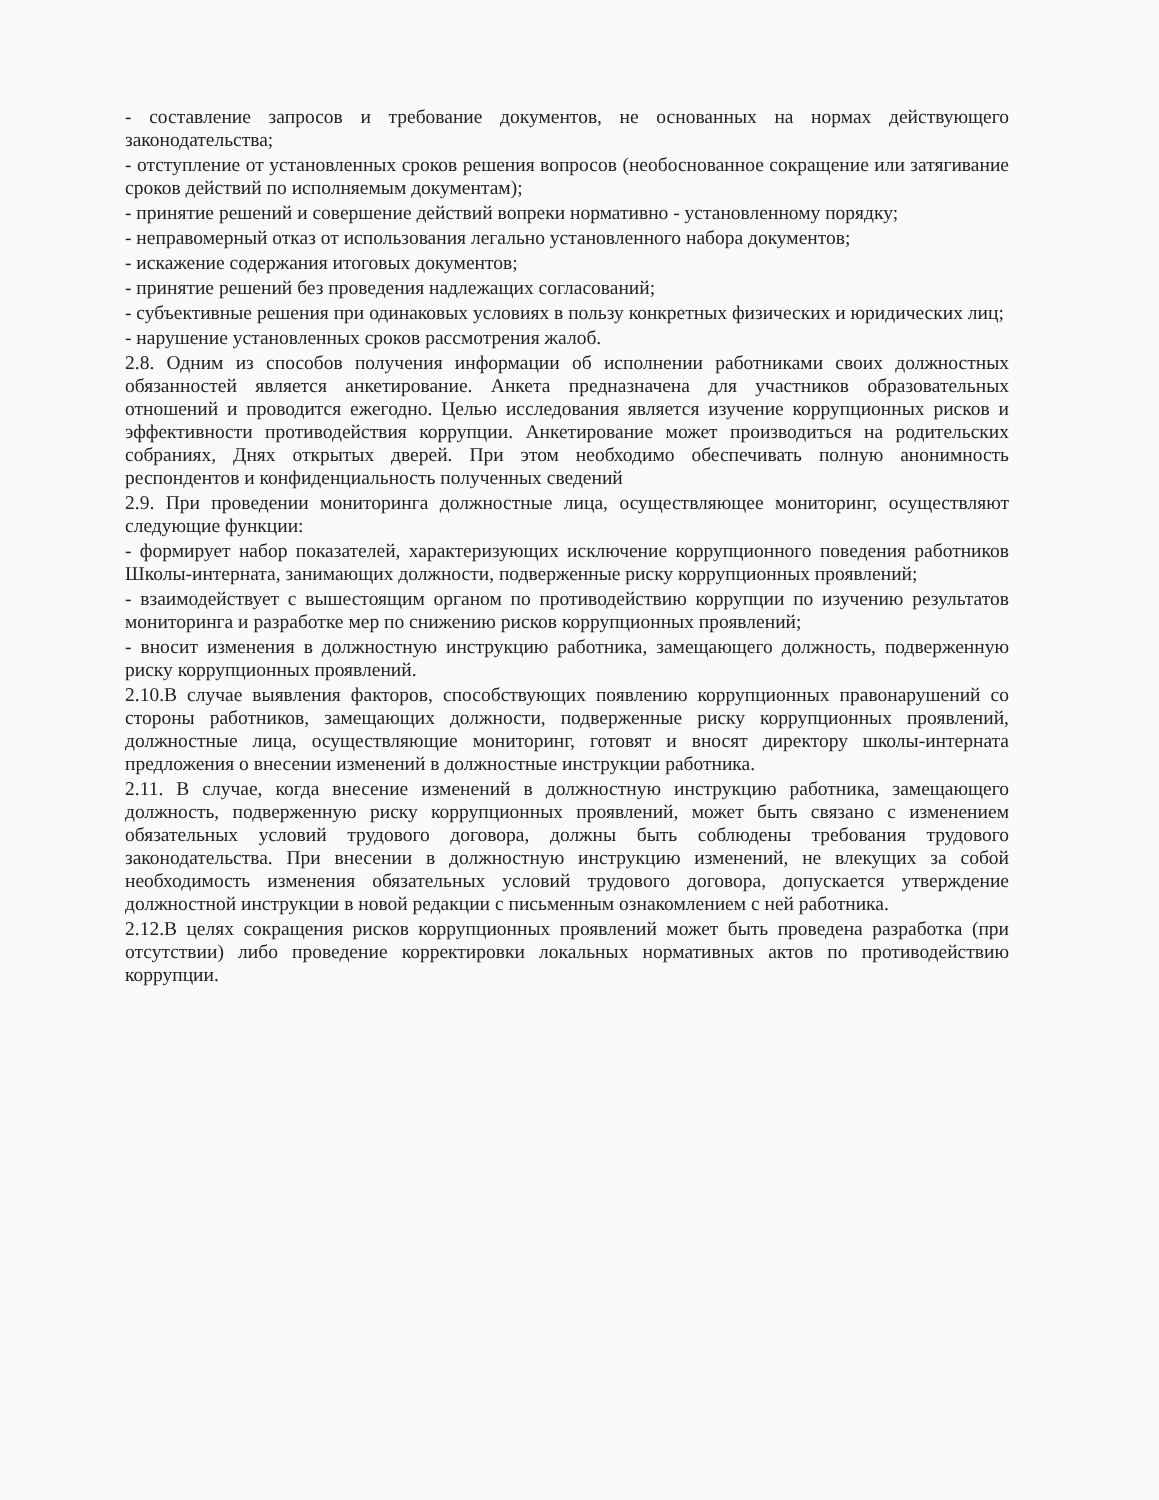- составление запросов и требование документов, не основанных на нормах действующего законодательства;
- отступление от установленных сроков решения вопросов (необоснованное сокращение или затягивание сроков действий по исполняемым документам);
- принятие решений и совершение действий вопреки нормативно - установленному порядку;
- неправомерный отказ от использования легально установленного набора документов;
- искажение содержания итоговых документов;
- принятие решений без проведения надлежащих согласований;
- субъективные решения при одинаковых условиях в пользу конкретных физических и юридических лиц;
- нарушение установленных сроков рассмотрения жалоб.
2.8. Одним из способов получения информации об исполнении работниками своих должностных обязанностей является анкетирование. Анкета предназначена для участников образовательных отношений и проводится ежегодно. Целью исследования является изучение коррупционных рисков и эффективности противодействия коррупции. Анкетирование может производиться на родительских собраниях, Днях открытых дверей. При этом необходимо обеспечивать полную анонимность респондентов и конфиденциальность полученных сведений
2.9. При проведении мониторинга должностные лица, осуществляющее мониторинг, осуществляют следующие функции:
- формирует набор показателей, характеризующих исключение коррупционного поведения работников Школы-интерната, занимающих должности, подверженные риску коррупционных проявлений;
- взаимодействует с вышестоящим органом по противодействию коррупции по изучению результатов мониторинга и разработке мер по снижению рисков коррупционных проявлений;
- вносит изменения в должностную инструкцию работника, замещающего должность, подверженную риску коррупционных проявлений.
2.10.В случае выявления факторов, способствующих появлению коррупционных правонарушений со стороны работников, замещающих должности, подверженные риску коррупционных проявлений, должностные лица, осуществляющие мониторинг, готовят и вносят директору школы-интерната предложения о внесении изменений в должностные инструкции работника.
2.11. В случае, когда внесение изменений в должностную инструкцию работника, замещающего должность, подверженную риску коррупционных проявлений, может быть связано с изменением обязательных условий трудового договора, должны быть соблюдены требования трудового законодательства. При внесении в должностную инструкцию изменений, не влекущих за собой необходимость изменения обязательных условий трудового договора, допускается утверждение должностной инструкции в новой редакции с письменным ознакомлением с ней работника.
2.12.В целях сокращения рисков коррупционных проявлений может быть проведена разработка (при отсутствии) либо проведение корректировки локальных нормативных актов по противодействию коррупции.